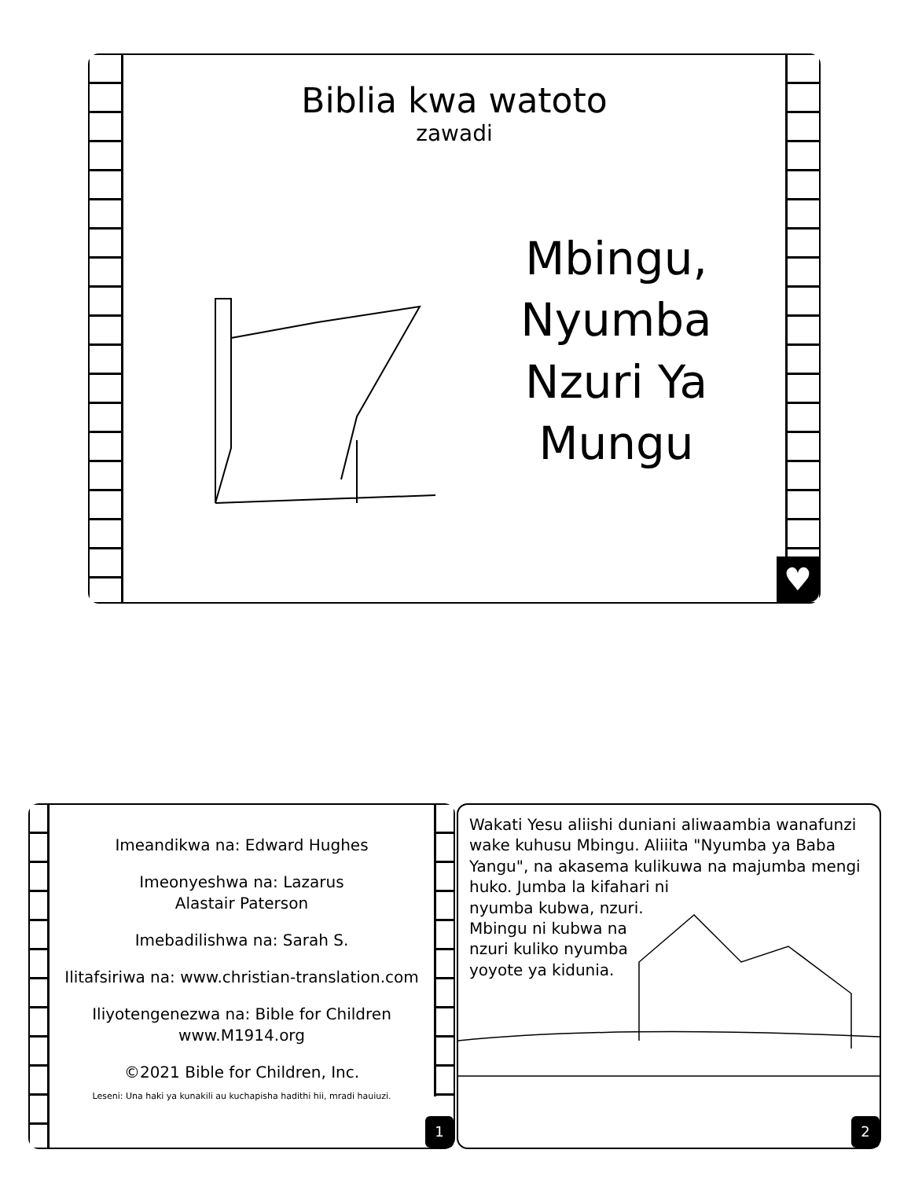Biblia kwa watoto
zawadi
Mbingu, Nyumba Nzuri Ya Mungu
♥
Imeandikwa na: Edward Hughes
Imeonyeshwa na: Lazarus
Alastair Paterson
Imebadilishwa na: Sarah S.
Ilitafsiriwa na: www.christian-translation.com
Iliyotengenezwa na: Bible for Children
www.M1914.org
©2021 Bible for Children, Inc.
Leseni: Una haki ya kunakili au kuchapisha hadithi hii, mradi hauiuzi.
1
Wakati Yesu aliishi duniani aliwaambia wanafunzi wake kuhusu Mbingu. Aliiita "Nyumba ya Baba Yangu", na akasema kulikuwa na majumba mengi huko. Jumba la kifahari ni
nyumba kubwa, nzuri.
Mbingu ni kubwa na
nzuri kuliko nyumba
yoyote ya kidunia.
2